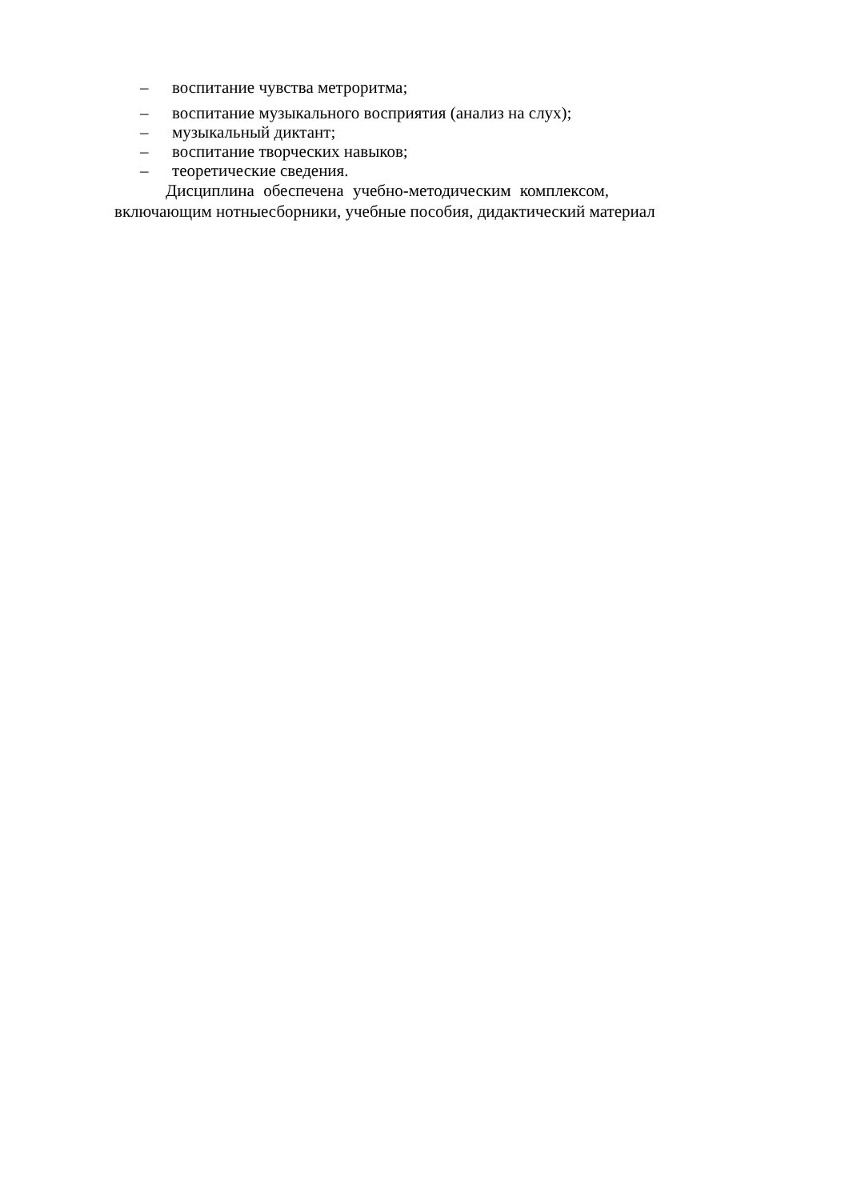– воспитание чувства метроритма;
– воспитание музыкального восприятия (анализ на слух);
– музыкальный диктант;
– воспитание творческих навыков;
– теоретические сведения.
Дисциплина обеспечена учебно-методическим комплексом,
включающим нотныесборники, учебные пособия, дидактический материал